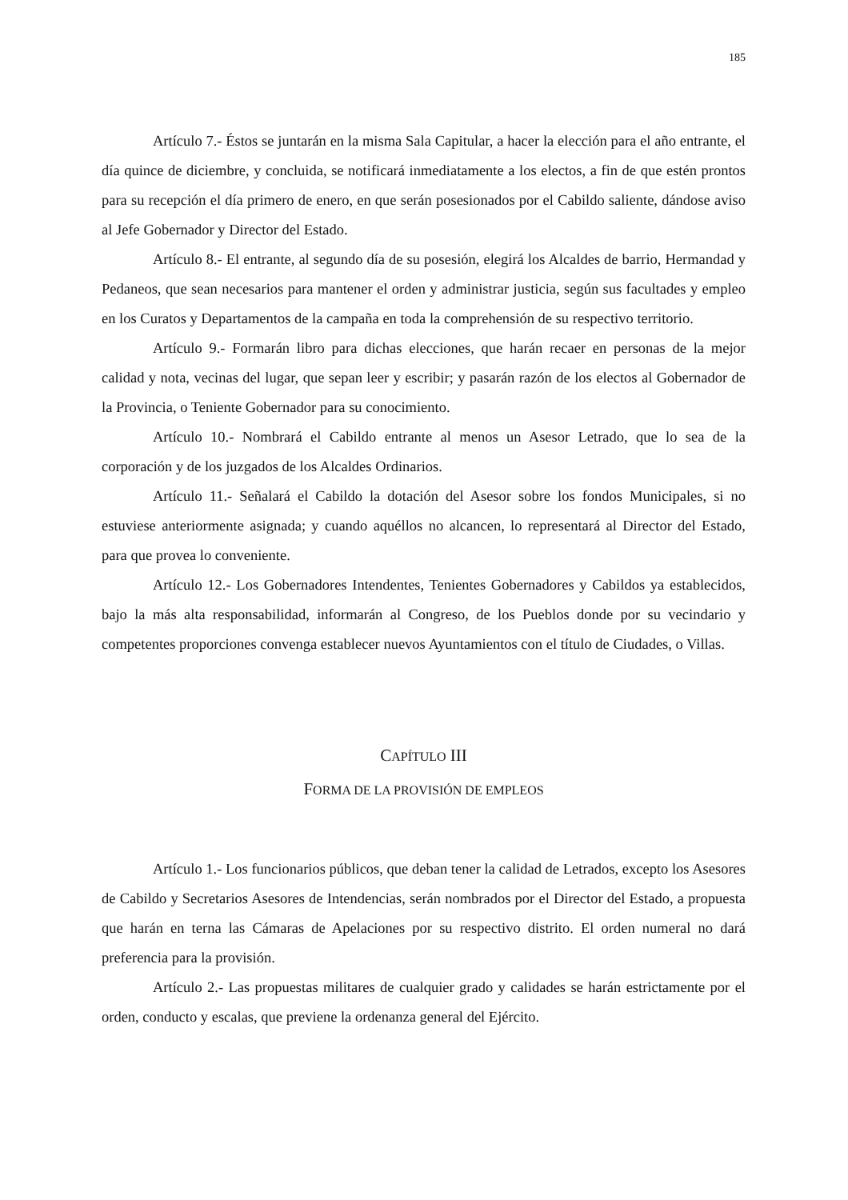185
Artículo 7.- Éstos se juntarán en la misma Sala Capitular, a hacer la elección para el año entrante, el día quince de diciembre, y concluida, se notificará inmediatamente a los electos, a fin de que estén prontos para su recepción el día primero de enero, en que serán posesionados por el Cabildo saliente, dándose aviso al Jefe Gobernador y Director del Estado.
Artículo 8.- El entrante, al segundo día de su posesión, elegirá los Alcaldes de barrio, Hermandad y Pedaneos, que sean necesarios para mantener el orden y administrar justicia, según sus facultades y empleo en los Curatos y Departamentos de la campaña en toda la comprehensión de su respectivo territorio.
Artículo 9.- Formarán libro para dichas elecciones, que harán recaer en personas de la mejor calidad y nota, vecinas del lugar, que sepan leer y escribir; y pasarán razón de los electos al Gobernador de la Provincia, o Teniente Gobernador para su conocimiento.
Artículo 10.- Nombrará el Cabildo entrante al menos un Asesor Letrado, que lo sea de la corporación y de los juzgados de los Alcaldes Ordinarios.
Artículo 11.- Señalará el Cabildo la dotación del Asesor sobre los fondos Municipales, si no estuviese anteriormente asignada; y cuando aquéllos no alcancen, lo representará al Director del Estado, para que provea lo conveniente.
Artículo 12.- Los Gobernadores Intendentes, Tenientes Gobernadores y Cabildos ya establecidos, bajo la más alta responsabilidad, informarán al Congreso, de los Pueblos donde por su vecindario y competentes proporciones convenga establecer nuevos Ayuntamientos con el título de Ciudades, o Villas.
CAPÍTULO III
FORMA DE LA PROVISIÓN DE EMPLEOS
Artículo 1.- Los funcionarios públicos, que deban tener la calidad de Letrados, excepto los Asesores de Cabildo y Secretarios Asesores de Intendencias, serán nombrados por el Director del Estado, a propuesta que harán en terna las Cámaras de Apelaciones por su respectivo distrito. El orden numeral no dará preferencia para la provisión.
Artículo 2.- Las propuestas militares de cualquier grado y calidades se harán estrictamente por el orden, conducto y escalas, que previene la ordenanza general del Ejército.